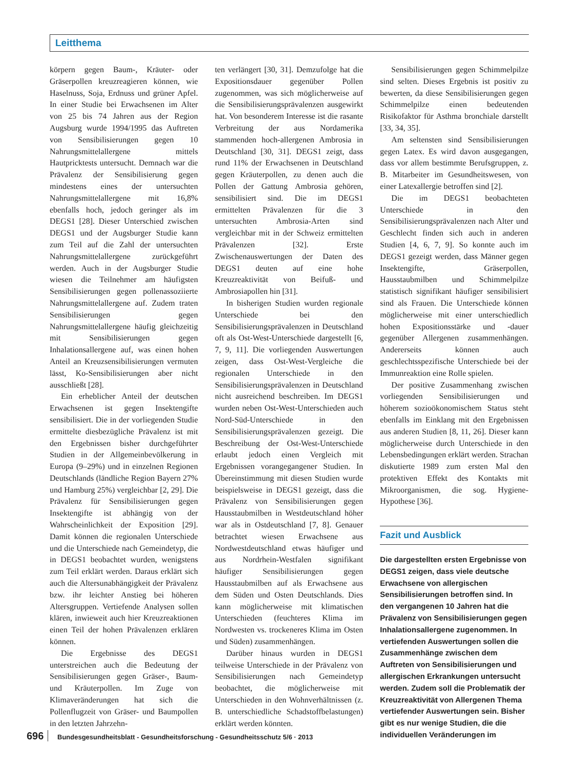Leitthema
körpern gegen Baum-, Kräuter- oder Gräserpollen kreuzreagieren können, wie Haselnuss, Soja, Erdnuss und grüner Apfel. In einer Studie bei Erwachsenen im Alter von 25 bis 74 Jahren aus der Region Augsburg wurde 1994/1995 das Auftreten von Sensibilisierungen gegen 10 Nahrungsmittelallergene mittels Hautpricktests untersucht. Demnach war die Prävalenz der Sensibilisierung gegen mindestens eines der untersuchten Nahrungsmittelallergene mit 16,8% ebenfalls hoch, jedoch geringer als im DEGS1 [28]. Dieser Unterschied zwischen DEGS1 und der Augsburger Studie kann zum Teil auf die Zahl der untersuchten Nahrungsmittelallergene zurückgeführt werden. Auch in der Augsburger Studie wiesen die Teilnehmer am häufigsten Sensibilisierungen gegen pollenassoziierte Nahrungsmittelallergene auf. Zudem traten Sensibilisierungen gegen Nahrungsmittelallergene häufig gleichzeitig mit Sensibilisierungen gegen Inhalationsallergene auf, was einen hohen Anteil an Kreuzsensibilisierungen vermuten lässt, Ko-Sensibilisierungen aber nicht ausschließt [28].
Ein erheblicher Anteil der deutschen Erwachsenen ist gegen Insektengifte sensibilisiert. Die in der vorliegenden Studie ermittelte diesbezügliche Prävalenz ist mit den Ergebnissen bisher durchgeführter Studien in der Allgemeinbevölkerung in Europa (9–29%) und in einzelnen Regionen Deutschlands (ländliche Region Bayern 27% und Hamburg 25%) vergleichbar [2, 29]. Die Prävalenz für Sensibilisierungen gegen Insektengifte ist abhängig von der Wahrscheinlichkeit der Exposition [29]. Damit können die regionalen Unterschiede und die Unterschiede nach Gemeindetyp, die in DEGS1 beobachtet wurden, wenigstens zum Teil erklärt werden. Daraus erklärt sich auch die Altersunabhängigkeit der Prävalenz bzw. ihr leichter Anstieg bei höheren Altersgruppen. Vertiefende Analysen sollen klären, inwieweit auch hier Kreuzreaktionen einen Teil der hohen Prävalenzen erklären können.
Die Ergebnisse des DEGS1 unterstreichen auch die Bedeutung der Sensibilisierungen gegen Gräser-, Baum- und Kräuterpollen. Im Zuge von Klimaveränderungen hat sich die Pollenflugzeit von Gräser- und Baumpollen in den letzten Jahrzehn-
ten verlängert [30, 31]. Demzufolge hat die Expositionsdauer gegenüber Pollen zugenommen, was sich möglicherweise auf die Sensibilisierungsprävalenzen ausgewirkt hat. Von besonderem Interesse ist die rasante Verbreitung der aus Nordamerika stammenden hoch-allergenen Ambrosia in Deutschland [30, 31]. DEGS1 zeigt, dass rund 11% der Erwachsenen in Deutschland gegen Kräuterpollen, zu denen auch die Pollen der Gattung Ambrosia gehören, sensibilisiert sind. Die im DEGS1 ermittelten Prävalenzen für die 3 untersuchten Ambrosia-Arten sind vergleichbar mit in der Schweiz ermittelten Prävalenzen [32]. Erste Zwischenauswertungen der Daten des DEGS1 deuten auf eine hohe Kreuzreaktivität von Beifuß- und Ambrosiapollen hin [31].
In bisherigen Studien wurden regionale Unterschiede bei den Sensibilisierungsprävalenzen in Deutschland oft als Ost-West-Unterschiede dargestellt [6, 7, 9, 11]. Die vorliegenden Auswertungen zeigen, dass Ost-West-Vergleiche die regionalen Unterschiede in den Sensibilisierungsprävalenzen in Deutschland nicht ausreichend beschreiben. Im DEGS1 wurden neben Ost-West-Unterschieden auch Nord-Süd-Unterschiede in den Sensibilisierungsprävalenzen gezeigt. Die Beschreibung der Ost-West-Unterschiede erlaubt jedoch einen Vergleich mit Ergebnissen vorangegangener Studien. In Übereinstimmung mit diesen Studien wurde beispielsweise in DEGS1 gezeigt, dass die Prävalenz von Sensibilisierungen gegen Hausstaubmilben in Westdeutschland höher war als in Ostdeutschland [7, 8]. Genauer betrachtet wiesen Erwachsene aus Nordwestdeutschland etwas häufiger und aus Nordrhein-Westfalen signifikant häufiger Sensibilisierungen gegen Hausstaubmilben auf als Erwachsene aus dem Süden und Osten Deutschlands. Dies kann möglicherweise mit klimatischen Unterschieden (feuchteres Klima im Nordwesten vs. trockeneres Klima im Osten und Süden) zusammenhängen.
Darüber hinaus wurden in DEGS1 teilweise Unterschiede in der Prävalenz von Sensibilisierungen nach Gemeindetyp beobachtet, die möglicherweise mit Unterschieden in den Wohnverhältnissen (z. B. unterschiedliche Schadstoffbelastungen) erklärt werden könnten.
Sensibilisierungen gegen Schimmelpilze sind selten. Dieses Ergebnis ist positiv zu bewerten, da diese Sensibilisierungen gegen Schimmelpilze einen bedeutenden Risikofaktor für Asthma bronchiale darstellt [33, 34, 35].
Am seltensten sind Sensibilisierungen gegen Latex. Es wird davon ausgegangen, dass vor allem bestimmte Berufsgruppen, z. B. Mitarbeiter im Gesundheitswesen, von einer Latexallergie betroffen sind [2].
Die im DEGS1 beobachteten Unterschiede in den Sensibilisierungsprävalenzen nach Alter und Geschlecht finden sich auch in anderen Studien [4, 6, 7, 9]. So konnte auch im DEGS1 gezeigt werden, dass Männer gegen Insektengifte, Gräserpollen, Hausstaubmilben und Schimmelpilze statistisch signifikant häufiger sensibilisiert sind als Frauen. Die Unterschiede können möglicherweise mit einer unterschiedlich hohen Expositionsstärke und -dauer gegenüber Allergenen zusammenhängen. Andererseits können auch geschlechtsspezifische Unterschiede bei der Immunreaktion eine Rolle spielen.
Der positive Zusammenhang zwischen vorliegenden Sensibilisierungen und höherem sozioökonomischem Status steht ebenfalls im Einklang mit den Ergebnissen aus anderen Studien [8, 11, 26]. Dieser kann möglicherweise durch Unterschiede in den Lebensbedingungen erklärt werden. Strachan diskutierte 1989 zum ersten Mal den protektiven Effekt des Kontakts mit Mikroorganismen, die sog. Hygiene-Hypothese [36].
Fazit und Ausblick
Die dargestellten ersten Ergebnisse von DEGS1 zeigen, dass viele deutsche Erwachsene von allergischen Sensibilisierungen betroffen sind. In den vergangenen 10 Jahren hat die Prävalenz von Sensibilisierungen gegen Inhalationsallergene zugenommen. In vertiefenden Auswertungen sollen die Zusammenhänge zwischen dem Auftreten von Sensibilisierungen und allergischen Erkrankungen untersucht werden. Zudem soll die Problematik der Kreuzreaktivität von Allergenen Thema vertiefender Auswertungen sein. Bisher gibt es nur wenige Studien, die die individuellen Veränderungen im
696 Bundesgesundheitsblatt - Gesundheitsforschung - Gesundheitsschutz 5/6 · 2013